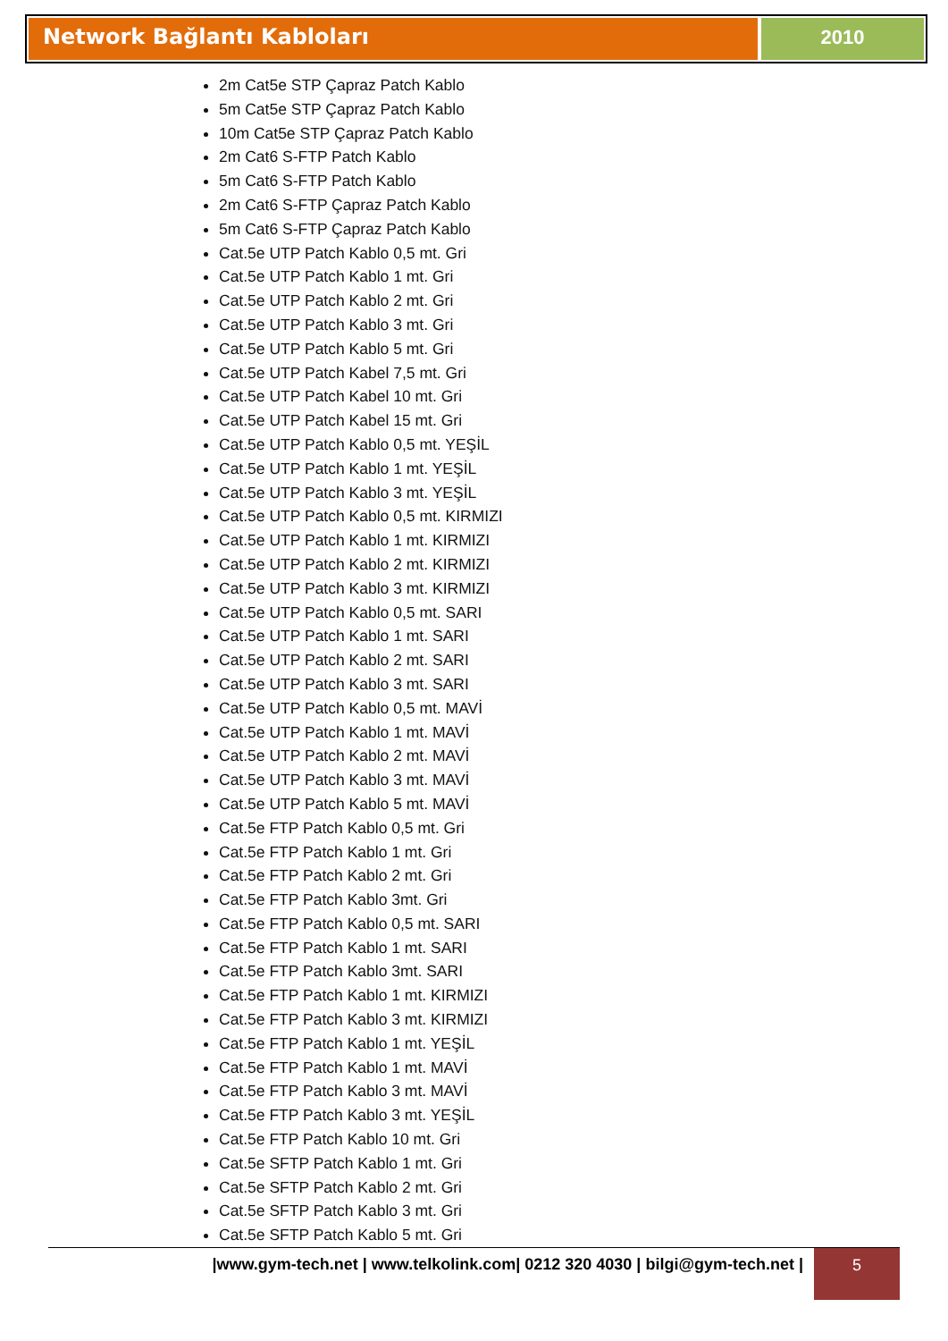Network Bağlantı Kabloları 2010
2m Cat5e STP Çapraz Patch Kablo
5m Cat5e STP Çapraz Patch Kablo
10m Cat5e STP Çapraz Patch Kablo
2m Cat6 S-FTP Patch Kablo
5m Cat6 S-FTP Patch Kablo
2m Cat6 S-FTP Çapraz Patch Kablo
5m Cat6 S-FTP Çapraz Patch Kablo
Cat.5e UTP Patch Kablo 0,5 mt. Gri
Cat.5e UTP Patch Kablo 1 mt. Gri
Cat.5e UTP Patch Kablo 2 mt. Gri
Cat.5e UTP Patch Kablo 3 mt. Gri
Cat.5e UTP Patch Kablo 5 mt. Gri
Cat.5e UTP Patch Kabel 7,5 mt. Gri
Cat.5e UTP Patch Kabel 10 mt. Gri
Cat.5e UTP Patch Kabel 15 mt. Gri
Cat.5e UTP Patch Kablo 0,5 mt. YEŞİL
Cat.5e UTP Patch Kablo 1 mt. YEŞİL
Cat.5e UTP Patch Kablo 3 mt. YEŞİL
Cat.5e UTP Patch Kablo 0,5 mt. KIRMIZI
Cat.5e UTP Patch Kablo 1 mt. KIRMIZI
Cat.5e UTP Patch Kablo 2 mt. KIRMIZI
Cat.5e UTP Patch Kablo 3 mt. KIRMIZI
Cat.5e UTP Patch Kablo 0,5 mt. SARI
Cat.5e UTP Patch Kablo 1 mt. SARI
Cat.5e UTP Patch Kablo 2 mt. SARI
Cat.5e UTP Patch Kablo 3 mt. SARI
Cat.5e UTP Patch Kablo 0,5 mt. MAVİ
Cat.5e UTP Patch Kablo 1 mt. MAVİ
Cat.5e UTP Patch Kablo 2 mt. MAVİ
Cat.5e UTP Patch Kablo 3 mt. MAVİ
Cat.5e UTP Patch Kablo 5 mt. MAVİ
Cat.5e FTP Patch Kablo 0,5 mt. Gri
Cat.5e FTP Patch Kablo 1 mt. Gri
Cat.5e FTP Patch Kablo 2 mt. Gri
Cat.5e FTP Patch Kablo 3mt. Gri
Cat.5e FTP Patch Kablo 0,5 mt. SARI
Cat.5e FTP Patch Kablo 1 mt. SARI
Cat.5e FTP Patch Kablo 3mt. SARI
Cat.5e FTP Patch Kablo 1 mt. KIRMIZI
Cat.5e FTP Patch Kablo 3 mt. KIRMIZI
Cat.5e FTP Patch Kablo 1 mt. YEŞİL
Cat.5e FTP Patch Kablo 1 mt. MAVİ
Cat.5e FTP Patch Kablo 3 mt. MAVİ
Cat.5e FTP Patch Kablo 3 mt. YEŞİL
Cat.5e FTP Patch Kablo 10 mt. Gri
Cat.5e SFTP Patch Kablo 1 mt. Gri
Cat.5e SFTP Patch Kablo 2 mt. Gri
Cat.5e SFTP Patch Kablo 3 mt. Gri
Cat.5e SFTP Patch Kablo 5 mt. Gri
|www.gym-tech.net | www.telkolink.com| 0212 320 4030 | bilgi@gym-tech.net |
5